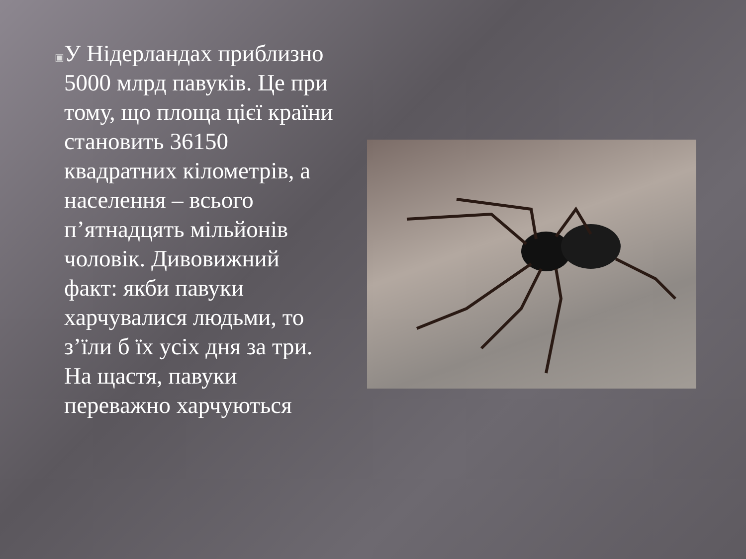▣
У Нідерландах приблизно 5000 млрд павуків. Це при тому, що площа цієї країни становить 36150 квадратних кілометрів, а населення – всього п’ятнадцять мільйонів чоловік. Дивовижний факт: якби павуки харчувалися людьми, то з’їли б їх усіх дня за три. На щастя, павуки переважно харчуються